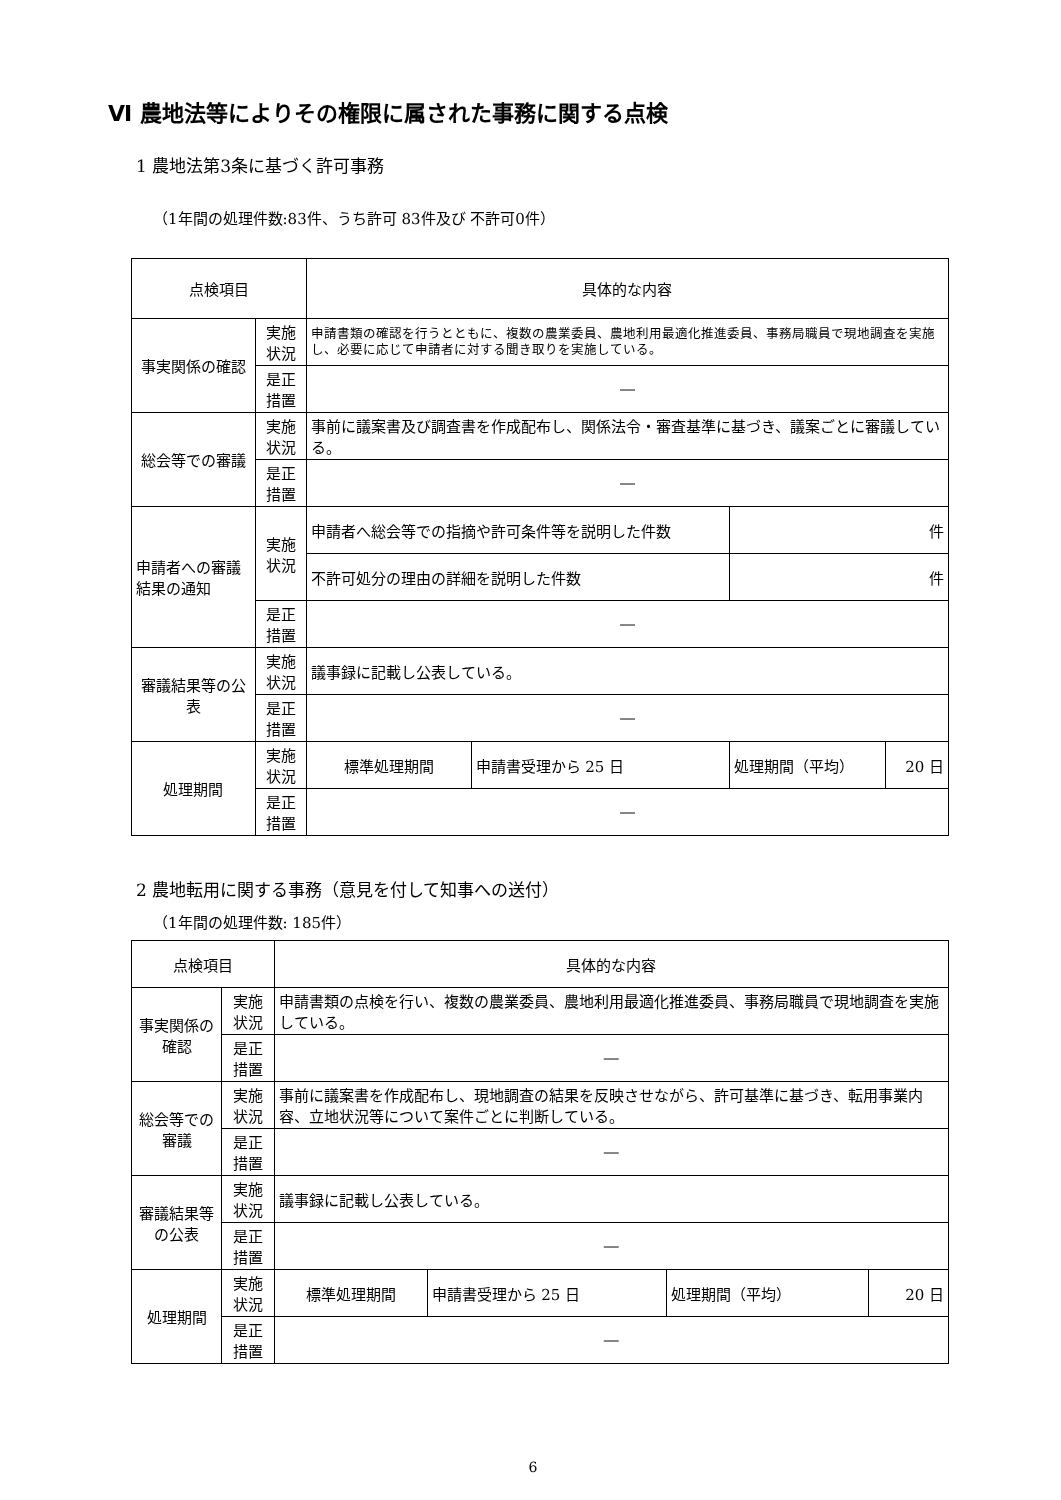Ⅵ 農地法等によりその権限に属された事務に関する点検
1 農地法第3条に基づく許可事務
（1年間の処理件数:83件、うち許可 83件及び 不許可0件）
| 点検項目 | | | 具体的な内容 | | | |
| 事実関係の確認 | | 実施状況 | 申請書類の確認を行うとともに、複数の農業委員、農地利用最適化推進委員、事務局職員で現地調査を実施し、必要に応じて申請者に対する聞き取りを実施している。 | | | |
| | | 是正措置 | ― | | | |
| 総会等での審議 | | 実施状況 | 事前に議案書及び調査書を作成配布し、関係法令・審査基準に基づき、議案ごとに審議している。 | | | |
| | | 是正措置 | ― | | | |
| 申請者への審議結果の通知 | | 実施状況 | 申請者へ総会等での指摘や許可条件等を説明した件数 | | 件 | |
| | | | 不許可処分の理由の詳細を説明した件数 | | 件 | |
| | | 是正措置 | ― | | | |
| 審議結果等の公表 | | 実施状況 | 議事録に記載し公表している。 | | | |
| | | 是正措置 | ― | | | |
| 処理期間 | 実施状況 | | 標準処理期間 | 申請書受理から 25 日 | 処理期間（平均） | 20 日 |
| | 是正措置 | | ― | | | |
2 農地転用に関する事務（意見を付して知事への送付）
（1年間の処理件数: 185件）
| 点検項目 | | | 具体的な内容 | | | |
| 事実関係の確認 | | 実施状況 | 申請書類の点検を行い、複数の農業委員、農地利用最適化推進委員、事務局職員で現地調査を実施している。 | | | |
| | | 是正措置 | ― | | | |
| 総会等での審議 | | 実施状況 | 事前に議案書を作成配布し、現地調査の結果を反映させながら、許可基準に基づき、転用事業内容、立地状況等について案件ごとに判断している。 | | | |
| | | 是正措置 | ― | | | |
| 審議結果等の公表 | | 実施状況 | 議事録に記載し公表している。 | | | |
| | | 是正措置 | ― | | | |
| 処理期間 | 実施状況 | | 標準処理期間 | 申請書受理から 25 日 | 処理期間（平均） | 20 日 |
| | 是正措置 | | ― | | | |
6